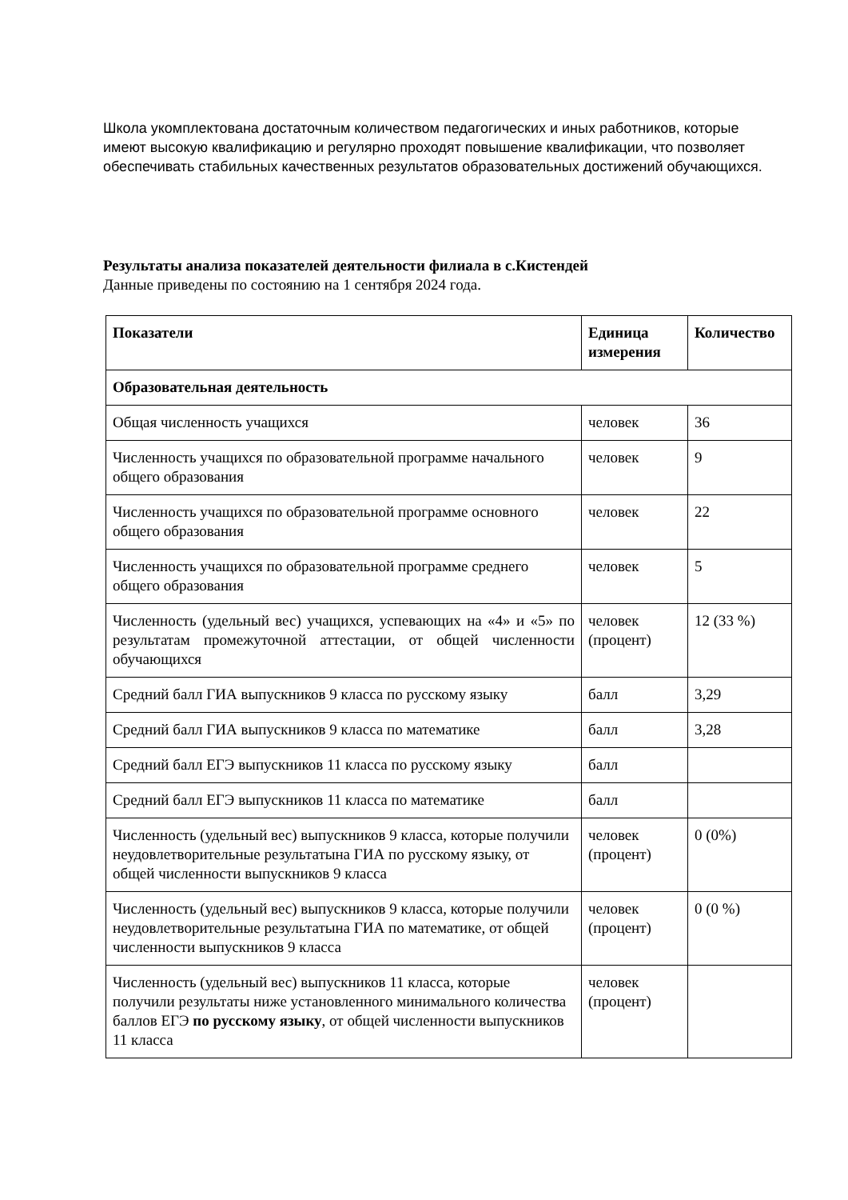Школа укомплектована достаточным количеством педагогических и иных работников, которые имеют высокую квалификацию и регулярно проходят повышение квалификации, что позволяет обеспечивать стабильных качественных результатов образовательных достижений обучающихся.
Результаты анализа показателей деятельности филиала в с.Кистендей
Данные приведены по состоянию на 1 сентября 2024 года.
| Показатели | Единица измерения | Количество |
| --- | --- | --- |
| Образовательная деятельность | | |
| Общая численность учащихся | человек | 36 |
| Численность учащихся по образовательной программе начального общего образования | человек | 9 |
| Численность учащихся по образовательной программе основного общего образования | человек | 22 |
| Численность учащихся по образовательной программе среднего общего образования | человек | 5 |
| Численность (удельный вес) учащихся, успевающих на «4» и «5» по результатам промежуточной аттестации, от общей численности обучающихся | человек (процент) | 12 (33 %) |
| Средний балл ГИА выпускников 9 класса по русскому языку | балл | 3,29 |
| Средний балл ГИА выпускников 9 класса по математике | балл | 3,28 |
| Средний балл ЕГЭ выпускников 11 класса по русскому языку | балл | |
| Средний балл ЕГЭ выпускников 11 класса по математике | балл | |
| Численность (удельный вес) выпускников 9 класса, которые получили неудовлетворительные результатына ГИА по русскому языку, от общей численности выпускников 9 класса | человек (процент) | 0 (0%) |
| Численность (удельный вес) выпускников 9 класса, которые получили неудовлетворительные результатына ГИА по математике, от общей численности выпускников 9 класса | человек (процент) | 0 (0 %) |
| Численность (удельный вес) выпускников 11 класса, которые получили результаты ниже установленного минимального количества баллов ЕГЭ по русскому языку , от общей численности выпускников 11 класса | человек (процент) | |